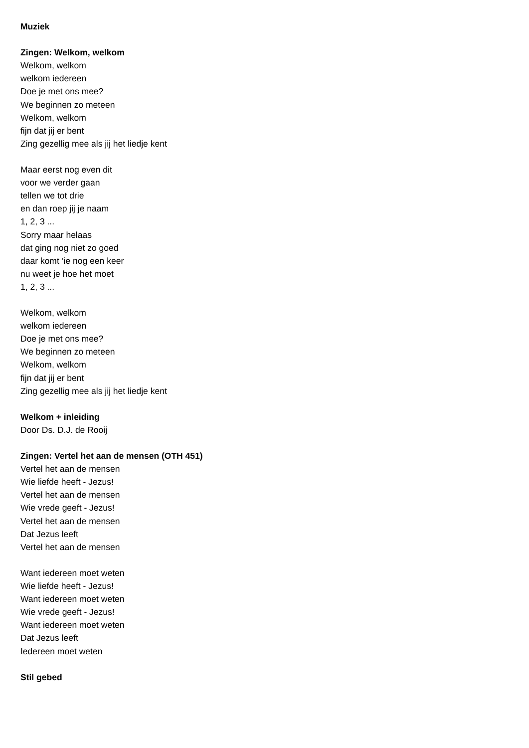Muziek
Zingen: Welkom, welkom
Welkom, welkom
welkom iedereen
Doe je met ons mee?
We beginnen zo meteen
Welkom, welkom
fijn dat jij er bent
Zing gezellig mee als jij het liedje kent
Maar eerst nog even dit
voor we verder gaan
tellen we tot drie
en dan roep jij je naam
1, 2, 3 ...
Sorry maar helaas
dat ging nog niet zo goed
daar komt ‘ie nog een keer
nu weet je hoe het moet
1, 2, 3 ...
Welkom, welkom
welkom iedereen
Doe je met ons mee?
We beginnen zo meteen
Welkom, welkom
fijn dat jij er bent
Zing gezellig mee als jij het liedje kent
Welkom + inleiding
Door Ds. D.J. de Rooij
Zingen: Vertel het aan de mensen (OTH 451)
Vertel het aan de mensen
Wie liefde heeft - Jezus!
Vertel het aan de mensen
Wie vrede geeft - Jezus!
Vertel het aan de mensen
Dat Jezus leeft
Vertel het aan de mensen
Want iedereen moet weten
Wie liefde heeft - Jezus!
Want iedereen moet weten
Wie vrede geeft - Jezus!
Want iedereen moet weten
Dat Jezus leeft
Iedereen moet weten
Stil gebed